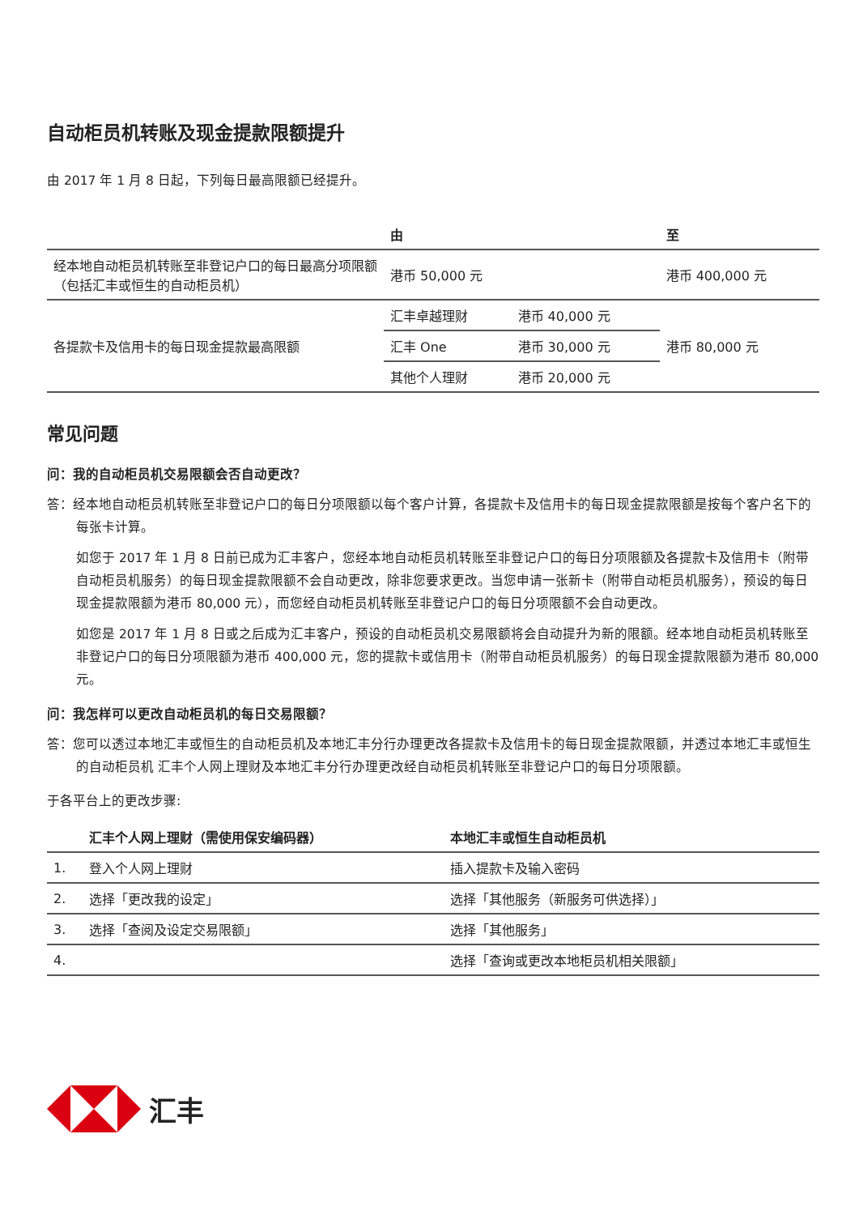自动柜员机转账及现金提款限额提升
由 2017 年 1 月 8 日起，下列每日最高限额已经提升。
| | 由 | | 至 |
| --- | --- | --- | --- |
| 经本地自动柜员机转账至非登记户口的每日最高分项限额（包括汇丰或恒生的自动柜员机） | 港币 50,000 元 | | 港币 400,000 元 |
| 各提款卡及信用卡的每日现金提款最高限额 | 汇丰卓越理财 | 港币 40,000 元 | 港币 80,000 元 |
| | 汇丰 One | 港币 30,000 元 | |
| | 其他个人理财 | 港币 20,000 元 | |
常见问题
问：我的自动柜员机交易限额会否自动更改？
答：经本地自动柜员机转账至非登记户口的每日分项限额以每个客户计算，各提款卡及信用卡的每日现金提款限额是按每个客户名下的每张卡计算。
如您于 2017 年 1 月 8 日前已成为汇丰客户，您经本地自动柜员机转账至非登记户口的每日分项限额及各提款卡及信用卡（附带自动柜员机服务）的每日现金提款限额不会自动更改，除非您要求更改。当您申请一张新卡（附带自动柜员机服务），预设的每日现金提款限额为港币 80,000 元），而您经自动柜员机转账至非登记户口的每日分项限额不会自动更改。
如您是 2017 年 1 月 8 日或之后成为汇丰客户，预设的自动柜员机交易限额将会自动提升为新的限额。经本地自动柜员机转账至非登记户口的每日分项限额为港币 400,000 元，您的提款卡或信用卡（附带自动柜员机服务）的每日现金提款限额为港币 80,000 元。
问：我怎样可以更改自动柜员机的每日交易限额？
答：您可以透过本地汇丰或恒生的自动柜员机及本地汇丰分行办理更改各提款卡及信用卡的每日现金提款限额，并透过本地汇丰或恒生的自动柜员机 汇丰个人网上理财及本地汇丰分行办理更改经自动柜员机转账至非登记户口的每日分项限额。
于各平台上的更改步骤:
| | 汇丰个人网上理财（需使用保安编码器） | 本地汇丰或恒生自动柜员机 |
| --- | --- | --- |
| 1. | 登入个人网上理财 | 插入提款卡及输入密码 |
| 2. | 选择「更改我的设定」 | 选择「其他服务（新服务可供选择）」 |
| 3. | 选择「查阅及设定交易限额」 | 选择「其他服务」 |
| 4. | | 选择「查询或更改本地柜员机相关限额」 |
汇丰